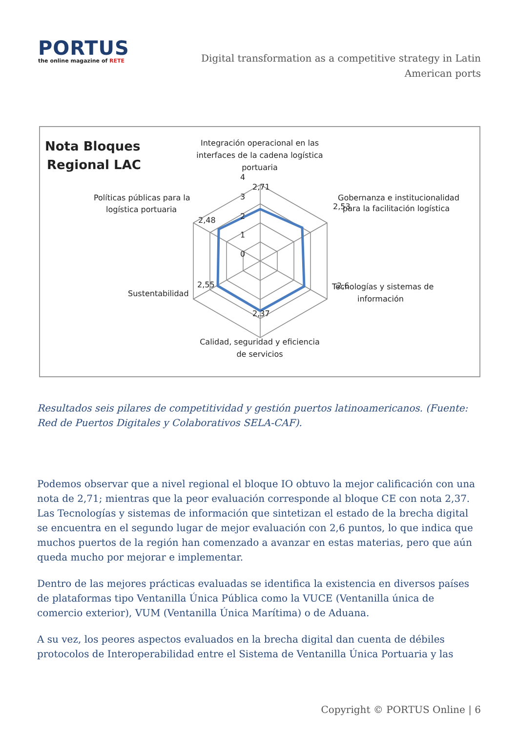PORTUS
the online magazine of RETE
Digital transformation as a competitive strategy in Latin American ports
Nota Bloques
Regional LAC
Integración operacional en las
interfaces de la cadena logística
portuaria
4
3
2
1
0
2,71
2,53
2,6
2,37
2,55
2,48
Gobernanza e institucionalidad
para la facilitación logística
Políticas públicas para la
logística portuaria
Sustentabilidad
Tecnologías y sistemas de
información
Calidad, seguridad y eficiencia
de servicios
Resultados seis pilares de competitividad y gestión puertos latinoamericanos. (Fuente: Red de Puertos Digitales y Colaborativos SELA-CAF).
Podemos observar que a nivel regional el bloque IO obtuvo la mejor calificación con una nota de 2,71; mientras que la peor evaluación corresponde al bloque CE con nota 2,37. Las Tecnologías y sistemas de información que sintetizan el estado de la brecha digital se encuentra en el segundo lugar de mejor evaluación con 2,6 puntos, lo que indica que muchos puertos de la región han comenzado a avanzar en estas materias, pero que aún queda mucho por mejorar e implementar.
Dentro de las mejores prácticas evaluadas se identifica la existencia en diversos países de plataformas tipo Ventanilla Única Pública como la VUCE (Ventanilla única de comercio exterior), VUM (Ventanilla Única Marítima) o de Aduana.
A su vez, los peores aspectos evaluados en la brecha digital dan cuenta de débiles protocolos de Interoperabilidad entre el Sistema de Ventanilla Única Portuaria y las
Copyright © PORTUS Online | 6